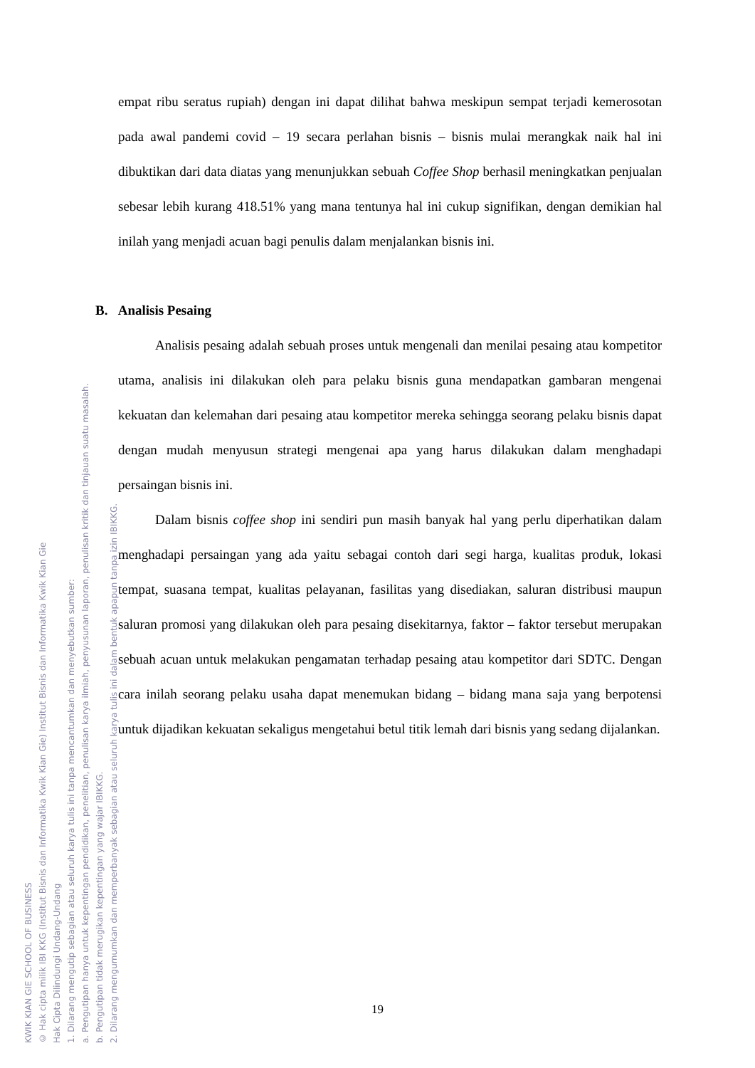KWIK KIAN GIE SCHOOL OF BUSINESS
© Hak cipta milik IBI KKG (Institut Bisnis dan Informatika Kwik Kian Gie) Institut Bisnis dan Informatika Kwik Kian Gie
Hak Cipta Dilindungi Undang-Undang
1. Dilarang mengutip sebagian atau seluruh karya tulis ini tanpa mencantumkan dan menyebutkan sumber:
a. Pengutipan hanya untuk kepentingan pendidikan, penelitian, penulisan karya ilmiah, penyusunan laporan, penulisan kritik dan tinjauan suatu masalah.
b. Pengutipan tidak merugikan kepentingan yang wajar IBIKKG.
2. Dilarang mengumumkan dan memperbanyak sebagian atau seluruh karya tulis ini dalam bentuk apapun tanpa izin IBIKKG.
empat ribu seratus rupiah) dengan ini dapat dilihat bahwa meskipun sempat terjadi kemerosotan pada awal pandemi covid – 19 secara perlahan bisnis – bisnis mulai merangkak naik hal ini dibuktikan dari data diatas yang menunjukkan sebuah Coffee Shop berhasil meningkatkan penjualan sebesar lebih kurang 418.51% yang mana tentunya hal ini cukup signifikan, dengan demikian hal inilah yang menjadi acuan bagi penulis dalam menjalankan bisnis ini.
B. Analisis Pesaing
Analisis pesaing adalah sebuah proses untuk mengenali dan menilai pesaing atau kompetitor utama, analisis ini dilakukan oleh para pelaku bisnis guna mendapatkan gambaran mengenai kekuatan dan kelemahan dari pesaing atau kompetitor mereka sehingga seorang pelaku bisnis dapat dengan mudah menyusun strategi mengenai apa yang harus dilakukan dalam menghadapi persaingan bisnis ini.
Dalam bisnis coffee shop ini sendiri pun masih banyak hal yang perlu diperhatikan dalam menghadapi persaingan yang ada yaitu sebagai contoh dari segi harga, kualitas produk, lokasi tempat, suasana tempat, kualitas pelayanan, fasilitas yang disediakan, saluran distribusi maupun saluran promosi yang dilakukan oleh para pesaing disekitarnya, faktor – faktor tersebut merupakan sebuah acuan untuk melakukan pengamatan terhadap pesaing atau kompetitor dari SDTC. Dengan cara inilah seorang pelaku usaha dapat menemukan bidang – bidang mana saja yang berpotensi untuk dijadikan kekuatan sekaligus mengetahui betul titik lemah dari bisnis yang sedang dijalankan.
19